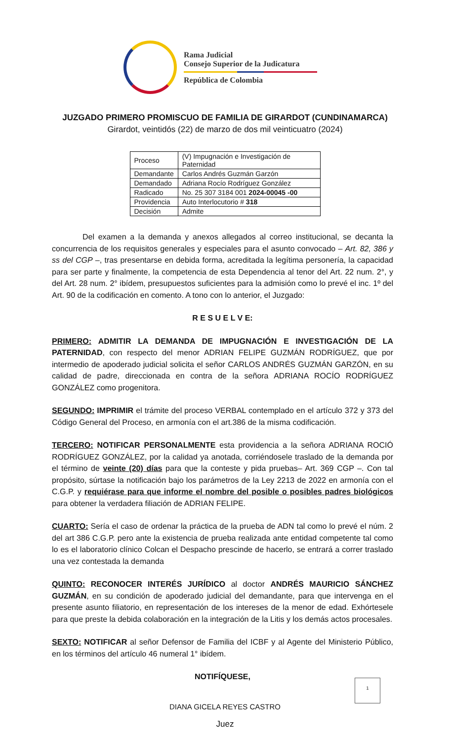Rama Judicial
Consejo Superior de la Judicatura
República de Colombia
JUZGADO PRIMERO PROMISCUO DE FAMILIA DE GIRARDOT (CUNDINAMARCA)
Girardot, veintidós (22) de marzo de dos mil veinticuatro (2024)
| Proceso | (V) Impugnación e Investigación de Paternidad |
| Demandante | Carlos Andrés Guzmán Garzón |
| Demandado | Adriana Rocío Rodríguez González |
| Radicado | No. 25 307 3184 001 2024-00045 -00 |
| Providencia | Auto Interlocutorio # 318 |
| Decisión | Admite |
Del examen a la demanda y anexos allegados al correo institucional, se decanta la concurrencia de los requisitos generales y especiales para el asunto convocado – Art. 82, 386 y ss del CGP –, tras presentarse en debida forma, acreditada la legítima personería, la capacidad para ser parte y finalmente, la competencia de esta Dependencia al tenor del Art. 22 num. 2°, y del Art. 28 num. 2° ibídem, presupuestos suficientes para la admisión como lo prevé el inc. 1º del Art. 90 de la codificación en comento. A tono con lo anterior, el Juzgado:
R E S U E L V E:
PRIMERO: ADMITIR LA DEMANDA DE IMPUGNACIÓN E INVESTIGACIÓN DE LA PATERNIDAD, con respecto del menor ADRIAN FELIPE GUZMÁN RODRÍGUEZ, que por intermedio de apoderado judicial solicita el señor CARLOS ANDRÉS GUZMÁN GARZÓN, en su calidad de padre, direccionada en contra de la señora ADRIANA ROCÍO RODRÍGUEZ GONZÁLEZ como progenitora.
SEGUNDO: IMPRIMIR el trámite del proceso VERBAL contemplado en el artículo 372 y 373 del Código General del Proceso, en armonía con el art.386 de la misma codificación.
TERCERO: NOTIFICAR PERSONALMENTE esta providencia a la señora ADRIANA ROCIÓ RODRÍGUEZ GONZÁLEZ, por la calidad ya anotada, corriéndosele traslado de la demanda por el término de veinte (20) días para que la conteste y pida pruebas– Art. 369 CGP –. Con tal propósito, súrtase la notificación bajo los parámetros de la Ley 2213 de 2022 en armonía con el C.G.P. y requiérase para que informe el nombre del posible o posibles padres biológicos para obtener la verdadera filiación de ADRIAN FELIPE.
CUARTO: Sería el caso de ordenar la práctica de la prueba de ADN tal como lo prevé el núm. 2 del art 386 C.G.P. pero ante la existencia de prueba realizada ante entidad competente tal como lo es el laboratorio clínico Colcan el Despacho prescinde de hacerlo, se entrará a correr traslado una vez contestada la demanda
QUINTO: RECONOCER INTERÉS JURÍDICO al doctor ANDRÉS MAURICIO SÁNCHEZ GUZMÁN, en su condición de apoderado judicial del demandante, para que intervenga en el presente asunto filiatorio, en representación de los intereses de la menor de edad. Exhórtesele para que preste la debida colaboración en la integración de la Litis y los demás actos procesales.
SEXTO: NOTIFICAR al señor Defensor de Familia del ICBF y al Agente del Ministerio Público, en los términos del artículo 46 numeral 1° ibídem.
NOTIFÍQUESE,
DIANA GICELA REYES CASTRO
Juez
1